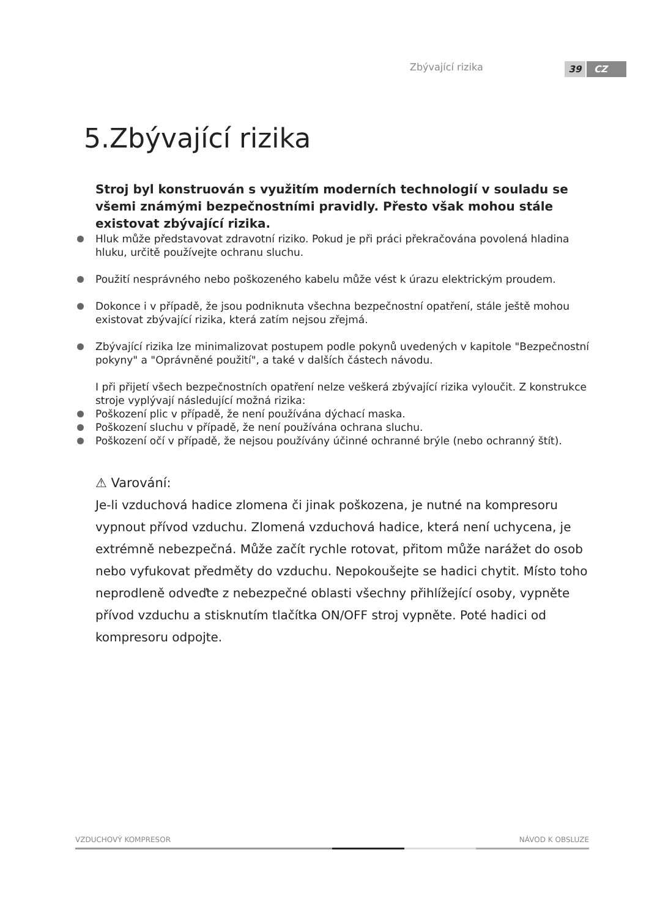Zbývající rizika 39 CZ
5.Zbývající rizika
Stroj byl konstruován s využitím moderních technologií v souladu se všemi známými bezpečnostními pravidly. Přesto však mohou stále existovat zbývající rizika.
Hluk může představovat zdravotní riziko. Pokud je při práci překračována povolená hladina hluku, určitě používejte ochranu sluchu.
Použití nesprávného nebo poškozeného kabelu může vést k úrazu elektrickým proudem.
Dokonce i v případě, že jsou podniknuta všechna bezpečnostní opatření, stále ještě mohou existovat zbývající rizika, která zatím nejsou zřejmá.
Zbývající rizika lze minimalizovat postupem podle pokynů uvedených v kapitole "Bezpečnostní pokyny" a "Oprávněné použití", a také v dalších částech návodu.
I při přijetí všech bezpečnostních opatření nelze veškerá zbývající rizika vyloučit. Z konstrukce stroje vyplývají následující možná rizika:
Poškození plic v případě, že není používána dýchací maska.
Poškození sluchu v případě, že není používána ochrana sluchu.
Poškození očí v případě, že nejsou používány účinné ochranné brýle (nebo ochranný štít).
⚠ Varování:
Je-li vzduchová hadice zlomena či jinak poškozena, je nutné na kompresoru vypnout přívod vzduchu. Zlomená vzduchová hadice, která není uchycena, je extrémně nebezpečná. Může začít rychle rotovat, přitom může narážet do osob nebo vyfukovat předměty do vzduchu. Nepokoušejte se hadici chytit. Místo toho neprodleně odveďte z nebezpečné oblasti všechny přihlížející osoby, vypněte přívod vzduchu a stisknutím tlačítka ON/OFF stroj vypněte. Poté hadici od kompresoru odpojte.
VZDUCHOVÝ KOMPRESOR NÁVOD K OBSLUZE